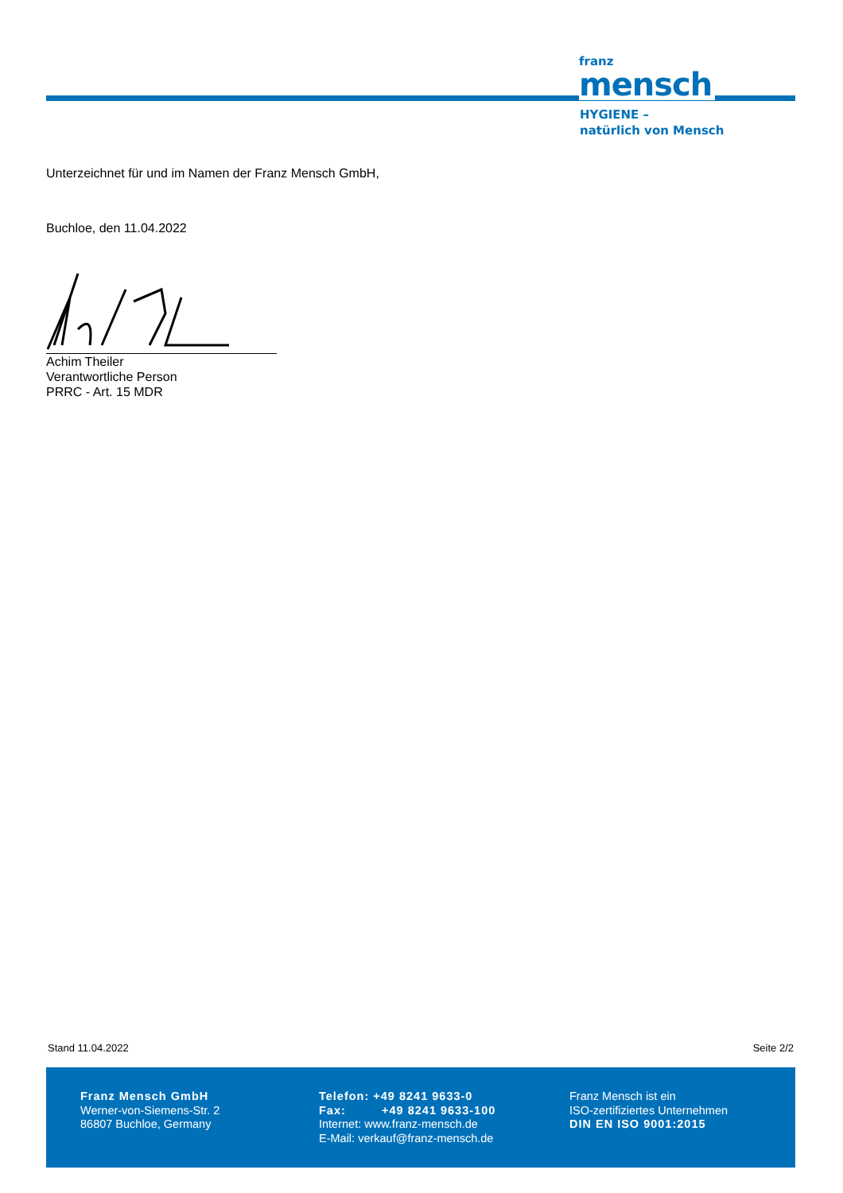franz
mensch
HYGIENE –
natürlich von Mensch
Unterzeichnet für und im Namen der Franz Mensch GmbH,
Buchloe, den 11.04.2022
Achim Theiler
Verantwortliche Person
PRRC - Art. 15 MDR
Stand 11.04.2022 Seite 2/2
Franz Mensch GmbH
Werner-von-Siemens-Str. 2
86807 Buchloe, Germany
Telefon: +49 8241 9633-0
Fax: +49 8241 9633-100
Internet: www.franz-mensch.de
E-Mail: verkauf@franz-mensch.de
Franz Mensch ist ein
ISO-zertifiziertes Unternehmen
DIN EN ISO 9001:2015